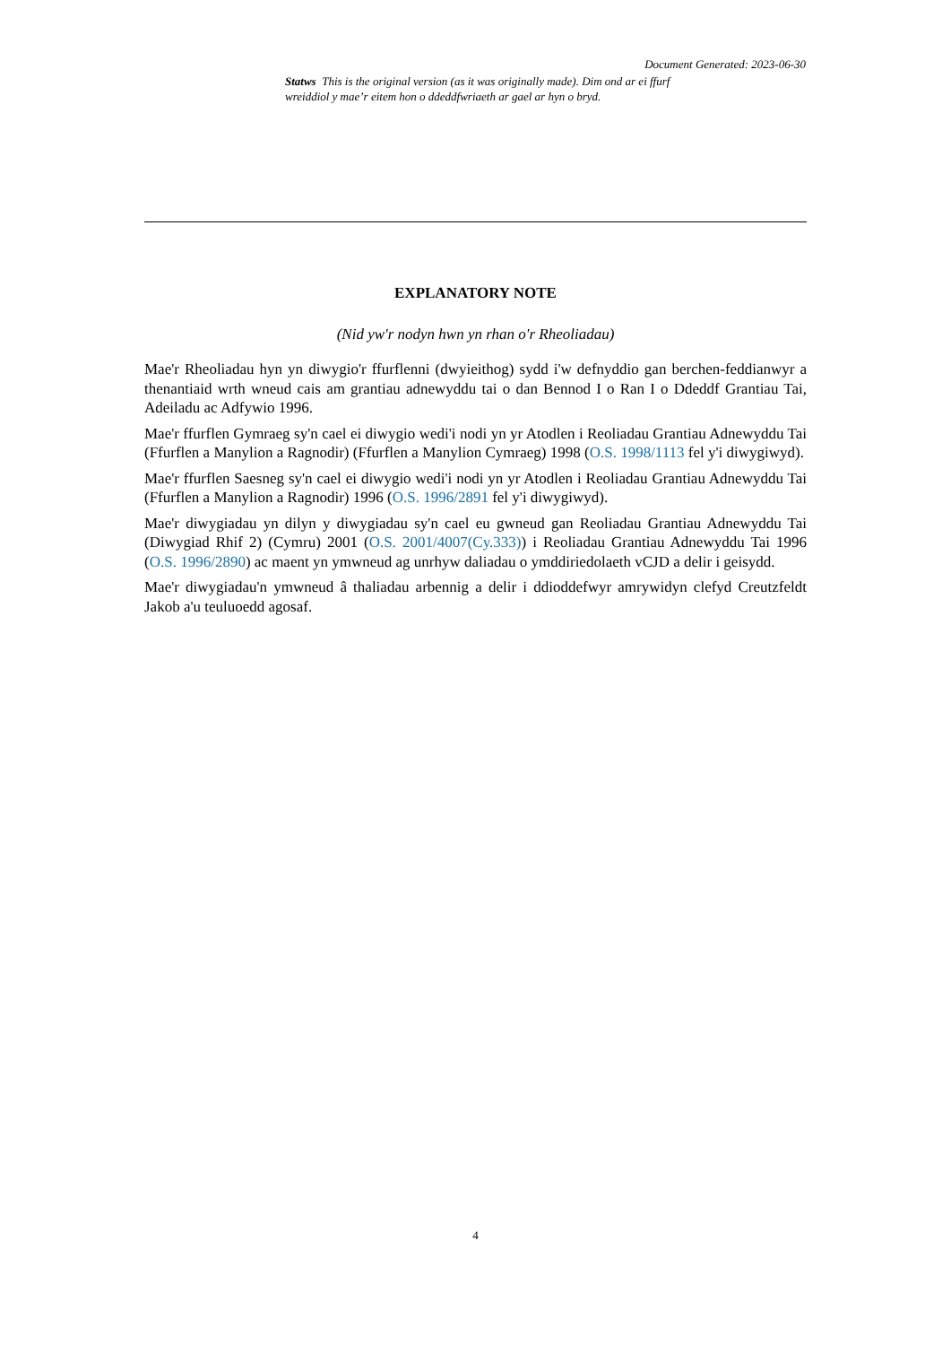Document Generated: 2023-06-30
Statws This is the original version (as it was originally made). Dim ond ar ei ffurf wreiddiol y mae’r eitem hon o ddeddfwriaeth ar gael ar hyn o bryd.
EXPLANATORY NOTE
(Nid yw'r nodyn hwn yn rhan o'r Rheoliadau)
Mae'r Rheoliadau hyn yn diwygio'r ffurflenni (dwyieithog) sydd i'w defnyddio gan berchen-feddianwyr a thenantiaid wrth wneud cais am grantiau adnewyddu tai o dan Bennod I o Ran I o Ddeddf Grantiau Tai, Adeiladu ac Adfywio 1996.
Mae'r ffurflen Gymraeg sy'n cael ei diwygio wedi'i nodi yn yr Atodlen i Reoliadau Grantiau Adnewyddu Tai (Ffurflen a Manylion a Ragnodir) (Ffurflen a Manylion Cymraeg) 1998 (O.S. 1998/1113 fel y'i diwygiwyd).
Mae'r ffurflen Saesneg sy'n cael ei diwygio wedi'i nodi yn yr Atodlen i Reoliadau Grantiau Adnewyddu Tai (Ffurflen a Manylion a Ragnodir) 1996 (O.S. 1996/2891 fel y'i diwygiwyd).
Mae'r diwygiadau yn dilyn y diwygiadau sy'n cael eu gwneud gan Reoliadau Grantiau Adnewyddu Tai (Diwygiad Rhif 2) (Cymru) 2001 (O.S. 2001/4007(Cy.333)) i Reoliadau Grantiau Adnewyddu Tai 1996 (O.S. 1996/2890) ac maent yn ymwneud ag unrhyw daliadau o ymddiriedolaeth vCJD a delir i geisydd.
Mae'r diwygiadau'n ymwneud â thaliadau arbennig a delir i ddioddefwyr amrywidyn clefyd Creutzfeldt Jakob a'u teuluoedd agosaf.
4